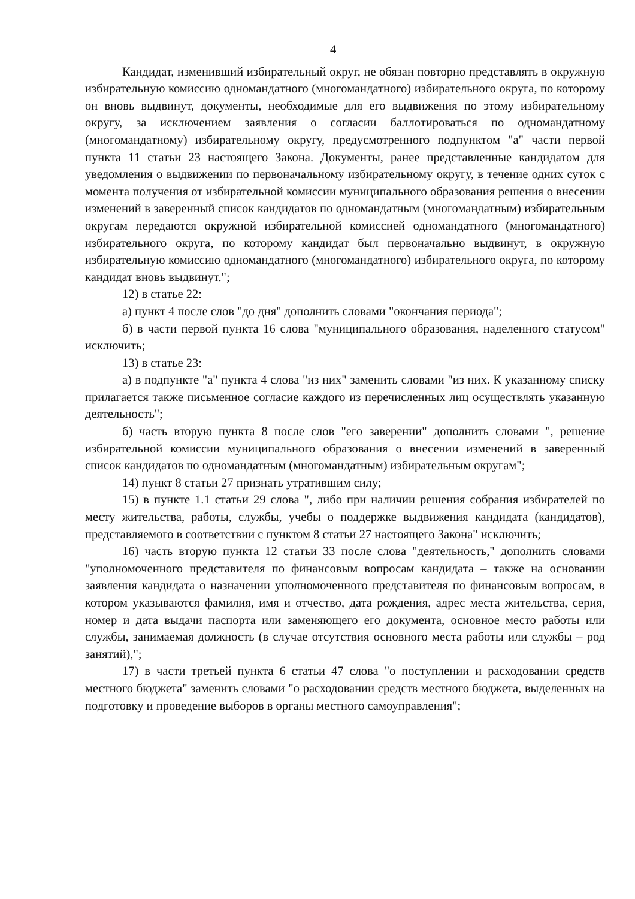4
Кандидат, изменивший избирательный округ, не обязан повторно представлять в окружную избирательную комиссию одномандатного (многомандатного) избирательного округа, по которому он вновь выдвинут, документы, необходимые для его выдвижения по этому избирательному округу, за исключением заявления о согласии баллотироваться по одномандатному (многомандатному) избирательному округу, предусмотренного подпунктом "а" части первой пункта 11 статьи 23 настоящего Закона. Документы, ранее представленные кандидатом для уведомления о выдвижении по первоначальному избирательному округу, в течение одних суток с момента получения от избирательной комиссии муниципального образования решения о внесении изменений в заверенный список кандидатов по одномандатным (многомандатным) избирательным округам передаются окружной избирательной комиссией одномандатного (многомандатного) избирательного округа, по которому кандидат был первоначально выдвинут, в окружную избирательную комиссию одномандатного (многомандатного) избирательного округа, по которому кандидат вновь выдвинут.";
12) в статье 22:
а) пункт 4 после слов "до дня" дополнить словами "окончания периода";
б) в части первой пункта 16 слова "муниципального образования, наделенного статусом" исключить;
13) в статье 23:
а) в подпункте "а" пункта 4 слова "из них" заменить словами "из них. К указанному списку прилагается также письменное согласие каждого из перечисленных лиц осуществлять указанную деятельность";
б) часть вторую пункта 8 после слов "его заверении" дополнить словами ", решение избирательной комиссии муниципального образования о внесении изменений в заверенный список кандидатов по одномандатным (многомандатным) избирательным округам";
14) пункт 8 статьи 27 признать утратившим силу;
15) в пункте 1.1 статьи 29 слова ", либо при наличии решения собрания избирателей по месту жительства, работы, службы, учебы о поддержке выдвижения кандидата (кандидатов), представляемого в соответствии с пунктом 8 статьи 27 настоящего Закона" исключить;
16) часть вторую пункта 12 статьи 33 после слова "деятельность," дополнить словами "уполномоченного представителя по финансовым вопросам кандидата – также на основании заявления кандидата о назначении уполномоченного представителя по финансовым вопросам, в котором указываются фамилия, имя и отчество, дата рождения, адрес места жительства, серия, номер и дата выдачи паспорта или заменяющего его документа, основное место работы или службы, занимаемая должность (в случае отсутствия основного места работы или службы – род занятий),";
17) в части третьей пункта 6 статьи 47 слова "о поступлении и расходовании средств местного бюджета" заменить словами "о расходовании средств местного бюджета, выделенных на подготовку и проведение выборов в органы местного самоуправления";